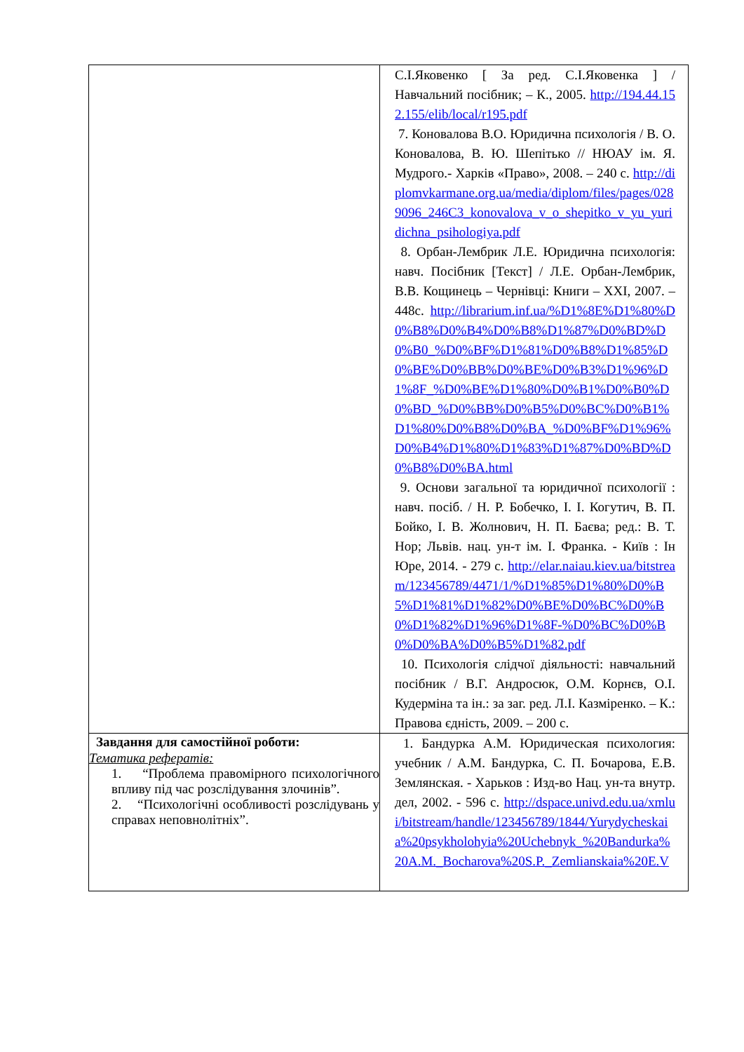| | С.І.Яковенко [ За ред. С.І.Яковенка ] / Навчальний посібник; – К., 2005. http://194.44.152.155/elib/local/r195.pdf 7. Коновалова В.О. Юридична психологія / В. О. Коновалова, В. Ю. Шепітько // НЮАУ ім. Я. Мудрого.- Харків «Право», 2008. – 240 с. http://diplomvkarmane.org.ua/media/diplom/files/pages/0289096_246C3_konovalova_v_o_shepitko_v_yu_yuridichna_psihologiya.pdf 8. Орбан-Лембрик Л.Е. Юридична психологія: навч. Посібник [Текст] / Л.Е. Орбан-Лембрик, В.В. Кощинець – Чернівці: Книги – XXI, 2007. – 448с. http://librarium.inf.ua/%D1%8E%D1%80%D0%B8%D0%B4%D0%B8%D1%87%D0%BD%D0%B0_%D0%BF%D1%81%D0%B8%D1%85%D0%BE%D0%BB%D0%BE%D0%B3%D1%96%D1%8F_%D0%BE%D1%80%D0%B1%D0%B0%D0%BD_%D0%BB%D0%B5%D0%BC%D0%B1%D1%80%D0%B8%D0%BA_%D0%BF%D1%96%D0%B4%D1%80%D1%83%D1%87%D0%BD%D0%B8%D0%BA.html 9. Основи загальної та юридичної психології : навч. посіб. / Н. Р. Бобечко, І. І. Когутич, В. П. Бойко, І. В. Жолнович, Н. П. Баєва; ред.: В. Т. Нор; Львів. нац. ун-т ім. І. Франка. - Київ : Ін Юре, 2014. - 279 с. http://elar.naiau.kiev.ua/bitstream/123456789/4471/1/%D1%85%D1%80%D0%B5%D1%81%D1%82%D0%BE%D0%BC%D0%B0%D1%82%D1%96%D1%8F-%D0%BC%D0%B0%D0%BA%D0%B5%D1%82.pdf 10. Психологія слідчої діяльності: навчальний посібник / В.Г. Андросюк, О.М. Корнєв, О.І. Кудерміна та ін.: за заг. ред. Л.І. Казміренко. – К.: Правова єдність, 2009. – 200 с. |
| Завдання для самостійної роботи: Тематика рефератів: 1. “Проблема правомірного психологічного впливу під час розслідування злочинів”. 2. “Психологічні особливості розслідувань у справах неповнолітніх”. | 1. Бандурка А.М. Юридическая психология: учебник / А.М. Бандурка, С. П. Бочарова, Е.В. Землянская. - Харьков : Изд-во Нац. ун-та внутр. дел, 2002. - 596 с. http://dspace.univd.edu.ua/xmlui/bitstream/handle/123456789/1844/Yurydycheskaia%20psykholohyia%20Uchebnyk_%20Bandurka%20A.M._Bocharova%20S.P._Zemlianskaia%20E.V |